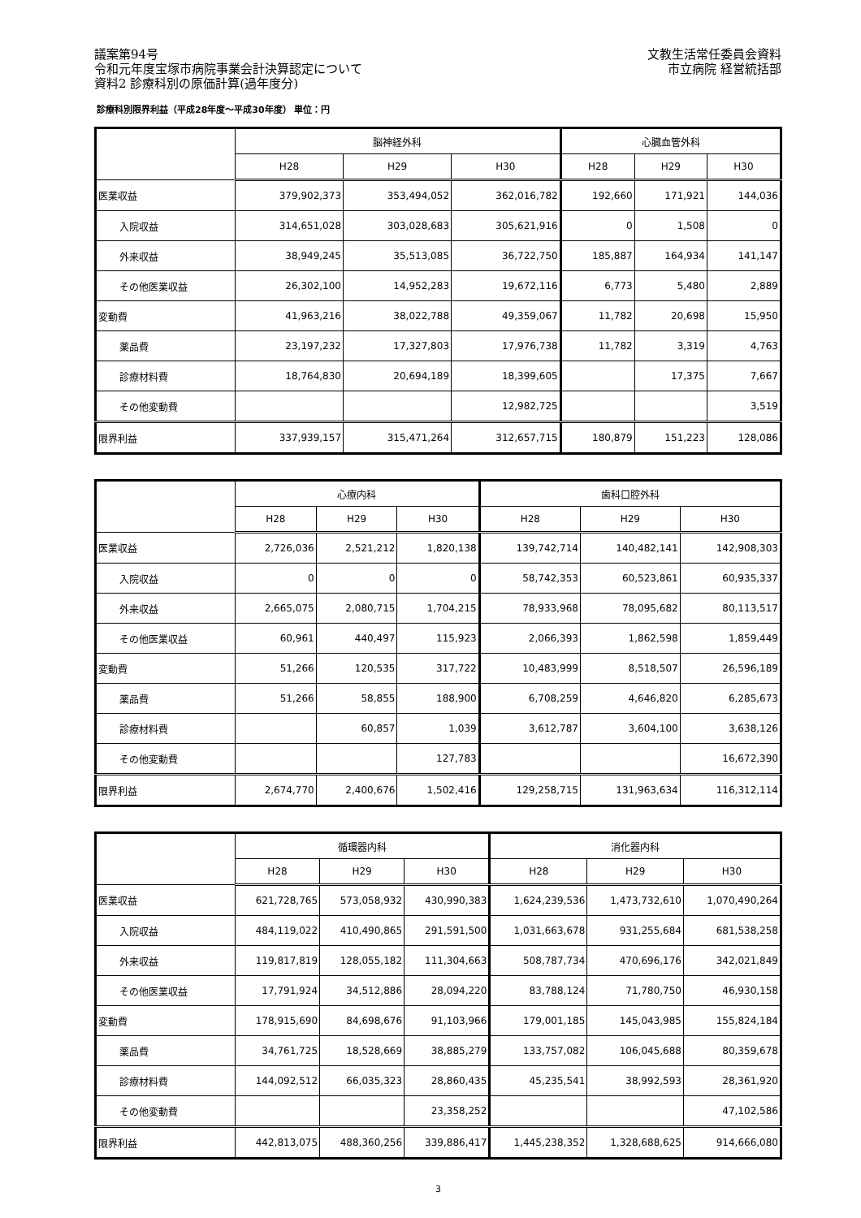議案第94号
令和元年度宝塚市病院事業会計決算認定について
資料2 診療科別の原価計算(過年度分)
文教生活常任委員会資料
市立病院 経営統括部
診療科別限界利益（平成28年度～平成30年度） 単位：円
| | 脳神経外科 | | | 心臓血管外科 | | |
| --- | --- | --- | --- | --- | --- | --- |
| | H28 | H29 | H30 | H28 | H29 | H30 |
| 医業収益 | 379,902,373 | 353,494,052 | 362,016,782 | 192,660 | 171,921 | 144,036 |
| 入院収益 | 314,651,028 | 303,028,683 | 305,621,916 | 0 | 1,508 | 0 |
| 外来収益 | 38,949,245 | 35,513,085 | 36,722,750 | 185,887 | 164,934 | 141,147 |
| その他医業収益 | 26,302,100 | 14,952,283 | 19,672,116 | 6,773 | 5,480 | 2,889 |
| 変動費 | 41,963,216 | 38,022,788 | 49,359,067 | 11,782 | 20,698 | 15,950 |
| 薬品費 | 23,197,232 | 17,327,803 | 17,976,738 | 11,782 | 3,319 | 4,763 |
| 診療材料費 | 18,764,830 | 20,694,189 | 18,399,605 | | 17,375 | 7,667 |
| その他変動費 | | | 12,982,725 | | | 3,519 |
| 限界利益 | 337,939,157 | 315,471,264 | 312,657,715 | 180,879 | 151,223 | 128,086 |
| | 心療内科 | | | 歯科口腔外科 | | |
| --- | --- | --- | --- | --- | --- | --- |
| | H28 | H29 | H30 | H28 | H29 | H30 |
| 医業収益 | 2,726,036 | 2,521,212 | 1,820,138 | 139,742,714 | 140,482,141 | 142,908,303 |
| 入院収益 | 0 | 0 | 0 | 58,742,353 | 60,523,861 | 60,935,337 |
| 外来収益 | 2,665,075 | 2,080,715 | 1,704,215 | 78,933,968 | 78,095,682 | 80,113,517 |
| その他医業収益 | 60,961 | 440,497 | 115,923 | 2,066,393 | 1,862,598 | 1,859,449 |
| 変動費 | 51,266 | 120,535 | 317,722 | 10,483,999 | 8,518,507 | 26,596,189 |
| 薬品費 | 51,266 | 58,855 | 188,900 | 6,708,259 | 4,646,820 | 6,285,673 |
| 診療材料費 | | 60,857 | 1,039 | 3,612,787 | 3,604,100 | 3,638,126 |
| その他変動費 | | | 127,783 | | | 16,672,390 |
| 限界利益 | 2,674,770 | 2,400,676 | 1,502,416 | 129,258,715 | 131,963,634 | 116,312,114 |
| | 循環器内科 | | | 消化器内科 | | |
| --- | --- | --- | --- | --- | --- | --- |
| | H28 | H29 | H30 | H28 | H29 | H30 |
| 医業収益 | 621,728,765 | 573,058,932 | 430,990,383 | 1,624,239,536 | 1,473,732,610 | 1,070,490,264 |
| 入院収益 | 484,119,022 | 410,490,865 | 291,591,500 | 1,031,663,678 | 931,255,684 | 681,538,258 |
| 外来収益 | 119,817,819 | 128,055,182 | 111,304,663 | 508,787,734 | 470,696,176 | 342,021,849 |
| その他医業収益 | 17,791,924 | 34,512,886 | 28,094,220 | 83,788,124 | 71,780,750 | 46,930,158 |
| 変動費 | 178,915,690 | 84,698,676 | 91,103,966 | 179,001,185 | 145,043,985 | 155,824,184 |
| 薬品費 | 34,761,725 | 18,528,669 | 38,885,279 | 133,757,082 | 106,045,688 | 80,359,678 |
| 診療材料費 | 144,092,512 | 66,035,323 | 28,860,435 | 45,235,541 | 38,992,593 | 28,361,920 |
| その他変動費 | | | 23,358,252 | | | 47,102,586 |
| 限界利益 | 442,813,075 | 488,360,256 | 339,886,417 | 1,445,238,352 | 1,328,688,625 | 914,666,080 |
3